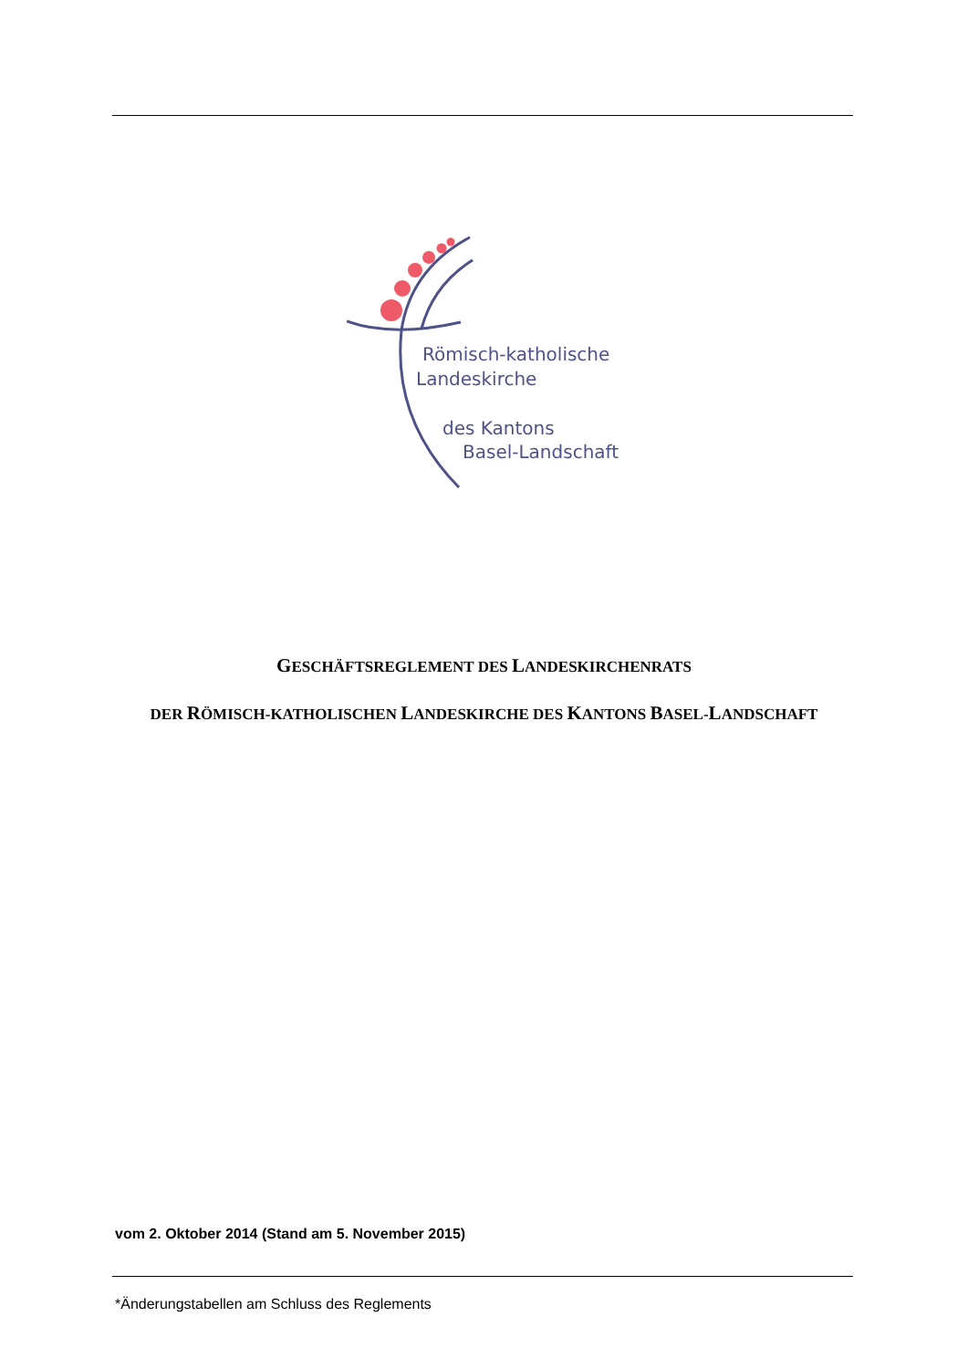Römisch-katholische
Landeskirche
des Kantons
Basel-Landschaft
GESCHÄFTSREGLEMENT DES LANDESKIRCHENRATS
DER RÖMISCH-KATHOLISCHEN LANDESKIRCHE DES KANTONS BASEL-LANDSCHAFT
vom 2. Oktober 2014 (Stand am 5. November 2015)
*Änderungstabellen am Schluss des Reglements